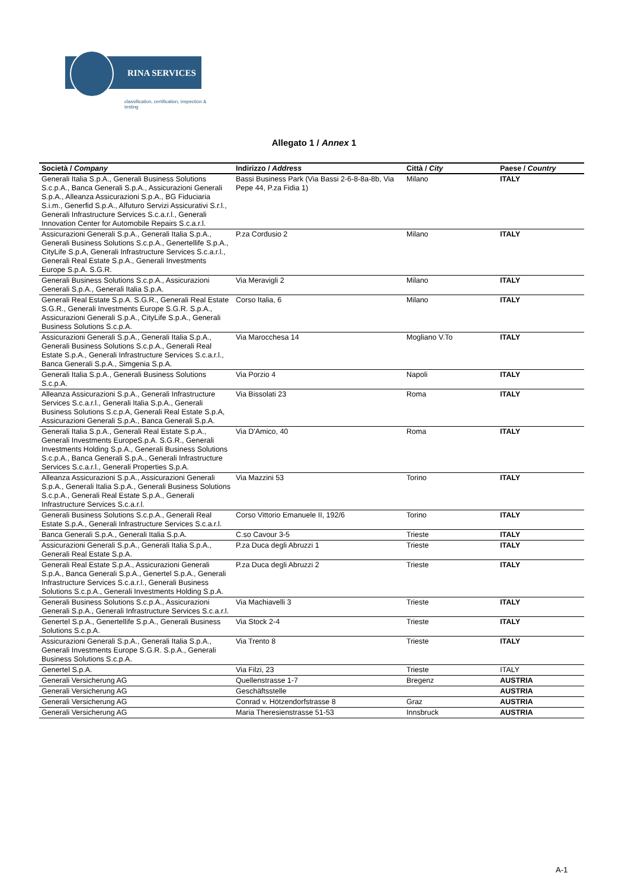RINA SERVICES
classification, certification, inspection & testing
Allegato 1 / Annex 1
| Società / Company | Indirizzo / Address | Città / City | Paese / Country |
| --- | --- | --- | --- |
| Generali Italia S.p.A., Generali Business Solutions S.c.p.A., Banca Generali S.p.A., Assicurazioni Generali S.p.A., Alleanza Assicurazioni S.p.A., BG Fiduciaria S.i.m., Generfid S.p.A., Alfuturo Servizi Assicurativi S.r.l., Generali Infrastructure Services S.c.a.r.l., Generali Innovation Center for Automobile Repairs S.c.a.r.l. | Bassi Business Park (Via Bassi 2-6-8-8a-8b, Via Pepe 44, P.za Fidia 1) | Milano | ITALY |
| Assicurazioni Generali S.p.A., Generali Italia S.p.A., Generali Business Solutions S.c.p.A., Genertellife S.p.A., CityLife S.p.A, Generali Infrastructure Services S.c.a.r.l., Generali Real Estate S.p.A., Generali Investments Europe S.p.A. S.G.R. | P.za Cordusio 2 | Milano | ITALY |
| Generali Business Solutions S.c.p.A., Assicurazioni Generali S.p.A., Generali Italia S.p.A. | Via Meravigli 2 | Milano | ITALY |
| Generali Real Estate S.p.A. S.G.R., Generali Real Estate S.G.R., Generali Investments Europe S.G.R. S.p.A., Assicurazioni Generali S.p.A., CityLife S.p.A., Generali Business Solutions S.c.p.A. | Corso Italia, 6 | Milano | ITALY |
| Assicurazioni Generali S.p.A., Generali Italia S.p.A., Generali Business Solutions S.c.p.A., Generali Real Estate S.p.A., Generali Infrastructure Services S.c.a.r.l., Banca Generali S.p.A., Simgenia S.p.A. | Via Marocchesa 14 | Mogliano V.To | ITALY |
| Generali Italia S.p.A., Generali Business Solutions S.c.p.A. | Via Porzio 4 | Napoli | ITALY |
| Alleanza Assicurazioni S.p.A., Generali Infrastructure Services S.c.a.r.l., Generali Italia S.p.A., Generali Business Solutions S.c.p.A, Generali Real Estate S.p.A, Assicurazioni Generali S.p.A., Banca Generali S.p.A. | Via Bissolati 23 | Roma | ITALY |
| Generali Italia S.p.A., Generali Real Estate S.p.A., Generali Investments EuropeS.p.A. S.G.R., Generali Investments Holding S.p.A., Generali Business Solutions S.c.p.A., Banca Generali S.p.A., Generali Infrastructure Services S.c.a.r.l., Generali Properties S.p.A. | Via D'Amico, 40 | Roma | ITALY |
| Alleanza Assicurazioni S.p.A., Assicurazioni Generali S.p.A., Generali Italia S.p.A., Generali Business Solutions S.c.p.A., Generali Real Estate S.p.A., Generali Infrastructure Services S.c.a.r.l. | Via Mazzini 53 | Torino | ITALY |
| Generali Business Solutions S.c.p.A., Generali Real Estate S.p.A., Generali Infrastructure Services S.c.a.r.l. | Corso Vittorio Emanuele II, 192/6 | Torino | ITALY |
| Banca Generali S.p.A., Generali Italia S.p.A. | C.so Cavour 3-5 | Trieste | ITALY |
| Assicurazioni Generali S.p.A., Generali Italia S.p.A., Generali Real Estate S.p.A. | P.za Duca degli Abruzzi 1 | Trieste | ITALY |
| Generali Real Estate S.p.A., Assicurazioni Generali S.p.A., Banca Generali S.p.A., Genertel S.p.A., Generali Infrastructure Services S.c.a.r.l., Generali Business Solutions S.c.p.A., Generali Investments Holding S.p.A. | P.za Duca degli Abruzzi 2 | Trieste | ITALY |
| Generali Business Solutions S.c.p.A., Assicurazioni Generali S.p.A., Generali Infrastructure Services S.c.a.r.l. | Via Machiavelli 3 | Trieste | ITALY |
| Genertel S.p.A., Genertellife S.p.A., Generali Business Solutions S.c.p.A. | Via Stock 2-4 | Trieste | ITALY |
| Assicurazioni Generali S.p.A., Generali Italia S.p.A., Generali Investments Europe S.G.R. S.p.A., Generali Business Solutions S.c.p.A. | Via Trento 8 | Trieste | ITALY |
| Genertel S.p.A. | Via Filzi, 23 | Trieste | ITALY |
| Generali Versicherung AG | Quellenstrasse 1-7 | Bregenz | AUSTRIA |
| Generali Versicherung AG | Geschäftsstelle | | AUSTRIA |
| Generali Versicherung AG | Conrad v. Hötzendorfstrasse 8 | Graz | AUSTRIA |
| Generali Versicherung AG | Maria Theresienstrasse 51-53 | Innsbruck | AUSTRIA |
A-1